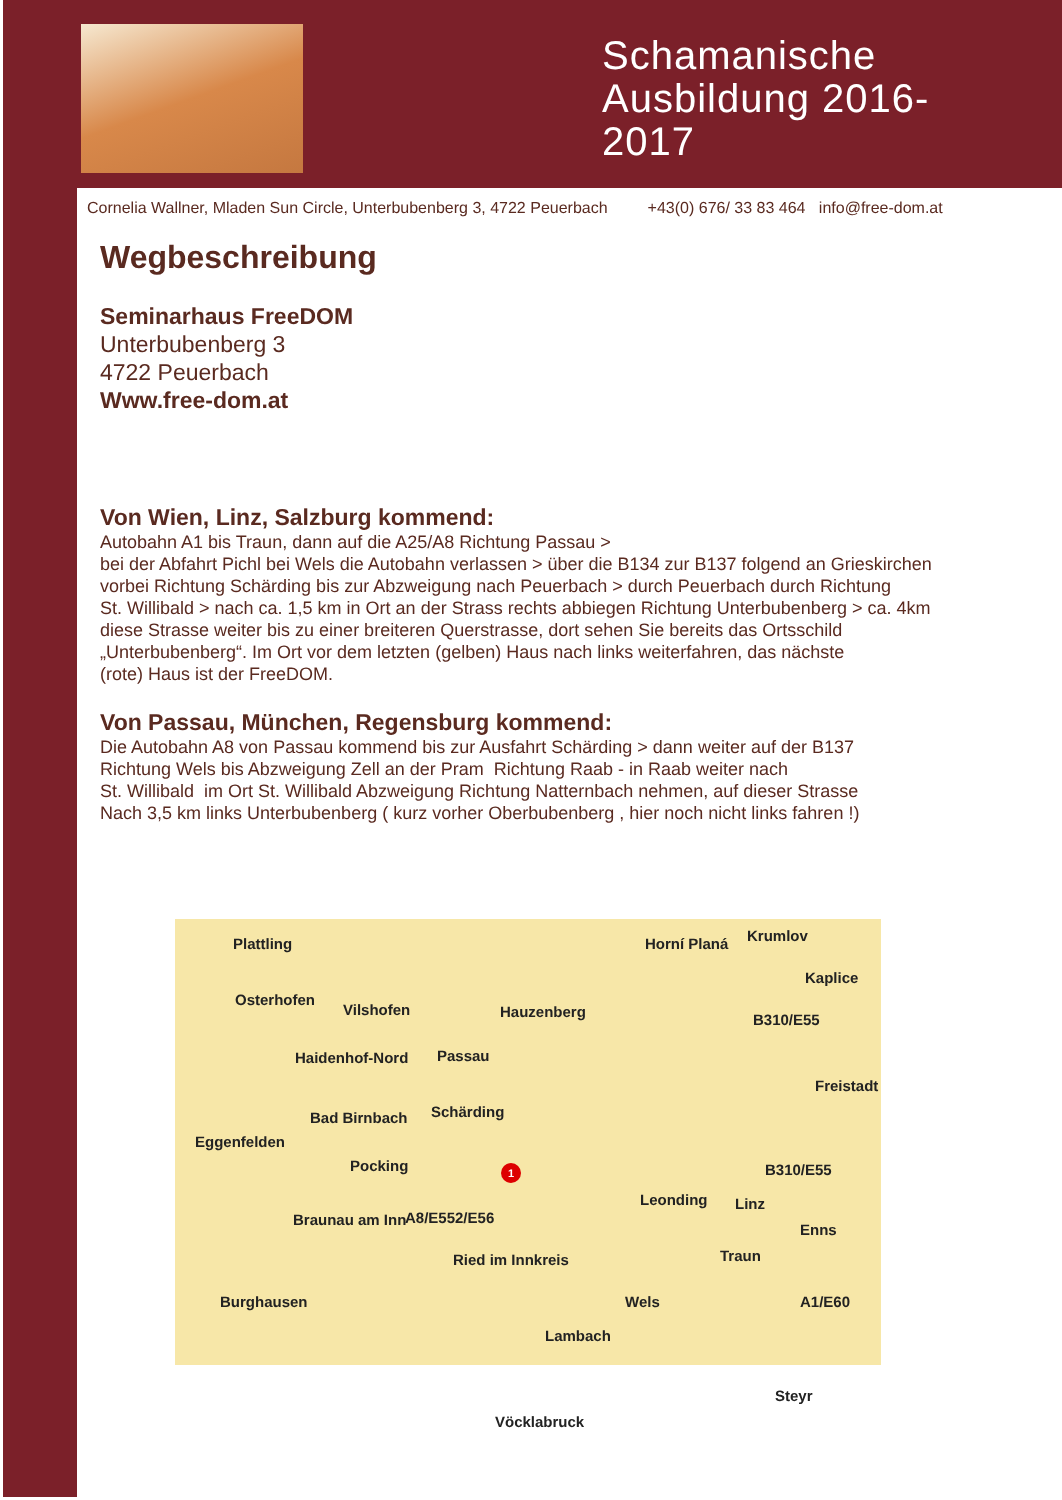Schamanische Ausbildung 2016- 2017
Cornelia Wallner, Mladen Sun Circle, Unterbubenberg 3, 4722 Peuerbach +43(0) 676/ 33 83 464 info@free-dom.at
Wegbeschreibung
Seminarhaus FreeDOM
Unterbubenberg 3
4722 Peuerbach
Www.free-dom.at
Von Wien, Linz, Salzburg kommend:
Autobahn A1 bis Traun, dann auf die A25/A8 Richtung Passau >
bei der Abfahrt Pichl bei Wels die Autobahn verlassen > über die B134 zur B137 folgend an Grieskirchen
vorbei Richtung Schärding bis zur Abzweigung nach Peuerbach > durch Peuerbach durch Richtung
St. Willibald > nach ca. 1,5 km in Ort an der Strass rechts abbiegen Richtung Unterbubenberg > ca. 4km
diese Strasse weiter bis zu einer breiteren Querstrasse, dort sehen Sie bereits das Ortsschild
„Unterbubenberg“. Im Ort vor dem letzten (gelben) Haus nach links weiterfahren, das nächste
(rote) Haus ist der FreeDOM.
Von Passau, München, Regensburg kommend:
Die Autobahn A8 von Passau kommend bis zur Ausfahrt Schärding > dann weiter auf der B137
Richtung Wels bis Abzweigung Zell an der Pram Richtung Raab - in Raab weiter nach
St. Willibald im Ort St. Willibald Abzweigung Richtung Natternbach nehmen, auf dieser Strasse
Nach 3,5 km links Unterbubenberg ( kurz vorher Oberbubenberg , hier noch nicht links fahren !)
Plattling Horní Planá Krumlov
Kaplice
Osterhofen
Vilshofen Hauzenberg B310/E55
Haidenhof-Nord Passau
Freistadt
Bad Birnbach Schärding
Eggenfelden
Pocking B310/E55
Leonding Linz
Braunau am Inn A8/E552/E56
Enns
Ried im Innkreis Traun
Burghausen Wels A1/E60
Lambach
Steyr
Vöcklabruck
1